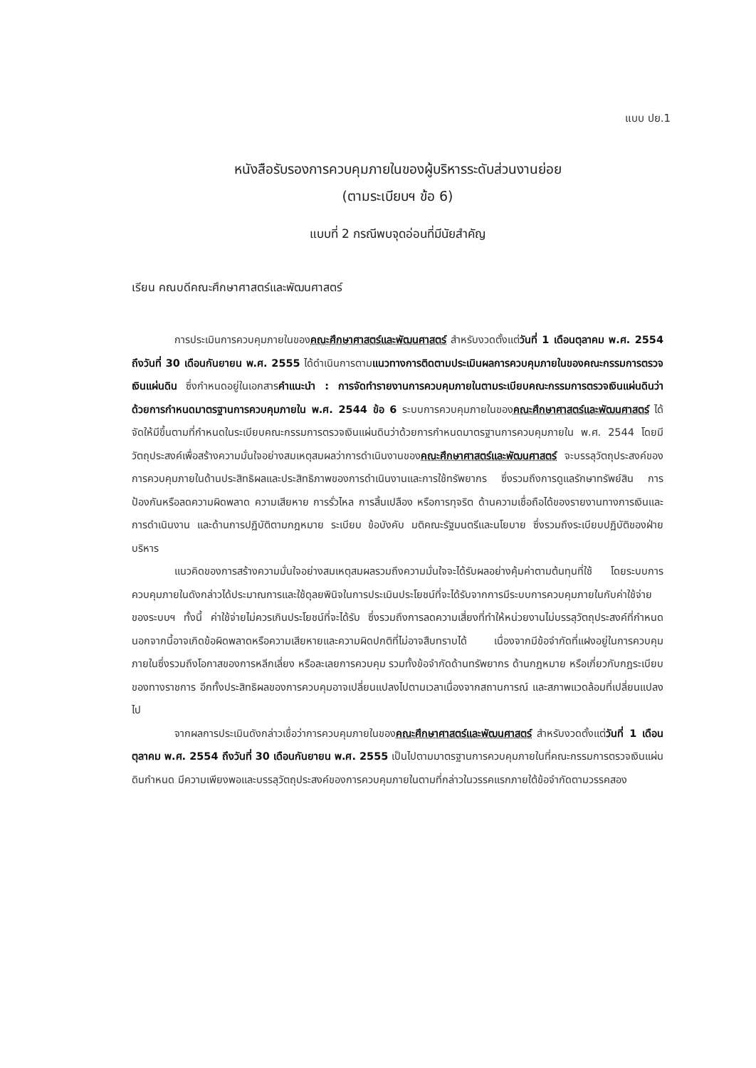แบบ ปย.1
หนังสือรับรองการควบคุมภายในของผู้บริหารระดับส่วนงานย่อย
(ตามระเบียบฯ ข้อ 6)
แบบที่ 2 กรณีพบจุดอ่อนที่มีนัยสำคัญ
เรียน คณบดีคณะศึกษาศาสตร์และพัฒนศาสตร์
การประเมินการควบคุมภายในของคณะศึกษาศาสตร์และพัฒนศาสตร์ สำหรับงวดตั้งแต่วันที่ 1 เดือนตุลาคม พ.ศ. 2554 ถึงวันที่ 30 เดือนกันยายน พ.ศ. 2555 ได้ดำเนินการตามแนวทางการติดตามประเมินผลการควบคุมภายในของคณะกรรมการตรวจเงินแผ่นดิน ซึ่งกำหนดอยู่ในเอกสารคำแนะนำ : การจัดทำรายงานการควบคุมภายในตามระเบียบคณะกรรมการตรวจเงินแผ่นดินว่าด้วยการกำหนดมาตรฐานการควบคุมภายใน พ.ศ. 2544 ข้อ 6 ระบบการควบคุมภายในของคณะศึกษาศาสตร์และพัฒนศาสตร์ ได้จัดให้มีขึ้นตามที่กำหนดในระเบียบคณะกรรมการตรวจเงินแผ่นดินว่าด้วยการกำหนดมาตรฐานการควบคุมภายใน พ.ศ. 2544 โดยมีวัตถุประสงค์เพื่อสร้างความมั่นใจอย่างสมเหตุสมผลว่าการดำเนินงานของคณะศึกษาศาสตร์และพัฒนศาสตร์ จะบรรลุวัตถุประสงค์ของการควบคุมภายในด้านประสิทธิผลและประสิทธิภาพของการดำเนินงานและการใช้ทรัพยากร ซึ่งรวมถึงการดูแลรักษาทรัพย์สิน การป้องกันหรือลดความผิดพลาด ความเสียหาย การรั่วไหล การสิ้นเปลือง หรือการทุจริต ด้านความเชื่อถือได้ของรายงานทางการเงินและการดำเนินงาน และด้านการปฏิบัติตามกฎหมาย ระเบียบ ข้อบังคับ มติคณะรัฐมนตรีและนโยบาย ซึ่งรวมถึงระเบียบปฏิบัติของฝ่ายบริหาร
แนวคิดของการสร้างความมั่นใจอย่างสมเหตุสมผลรวมถึงความมั่นใจจะได้รับผลอย่างคุ้มค่าตามต้นทุนที่ใช้ โดยระบบการควบคุมภายในดังกล่าวได้ประมาณการและใช้ดุลยพินิจในการประเมินประโยชน์ที่จะได้รับจากการมีระบบการควบคุมภายในกับค่าใช้จ่ายของระบบฯ ทั้งนี้ ค่าใช้จ่ายไม่ควรเกินประโยชน์ที่จะได้รับ ซึ่งรวมถึงการลดความเสี่ยงที่ทำให้หน่วยงานไม่บรรลุวัตถุประสงค์ที่กำหนด นอกจากนี้อาจเกิดข้อผิดพลาดหรือความเสียหายและความผิดปกติที่ไม่อาจสืบทราบได้ เนื่องจากมีข้อจำกัดที่แฝงอยู่ในการควบคุมภายในซึ่งรวมถึงโอกาสของการหลีกเลี่ยง หรือละเลยการควบคุม รวมทั้งข้อจำกัดด้านทรัพยากร ด้านกฎหมาย หรือเกี่ยวกับกฎระเบียบของทางราชการ อีกทั้งประสิทธิผลของการควบคุมอาจเปลี่ยนแปลงไปตามเวลาเนื่องจากสถานการณ์ และสภาพแวดล้อมที่เปลี่ยนแปลงไป
จากผลการประเมินดังกล่าวเชื่อว่าการควบคุมภายในของคณะศึกษาศาสตร์และพัฒนศาสตร์ สำหรับงวดตั้งแต่วันที่ 1 เดือนตุลาคม พ.ศ. 2554 ถึงวันที่ 30 เดือนกันยายน พ.ศ. 2555 เป็นไปตามมาตรฐานการควบคุมภายในที่คณะกรรมการตรวจเงินแผ่นดินกำหนด มีความเพียงพอและบรรลุวัตถุประสงค์ของการควบคุมภายในตามที่กล่าวในวรรคแรกภายใต้ข้อจำกัดตามวรรคสอง